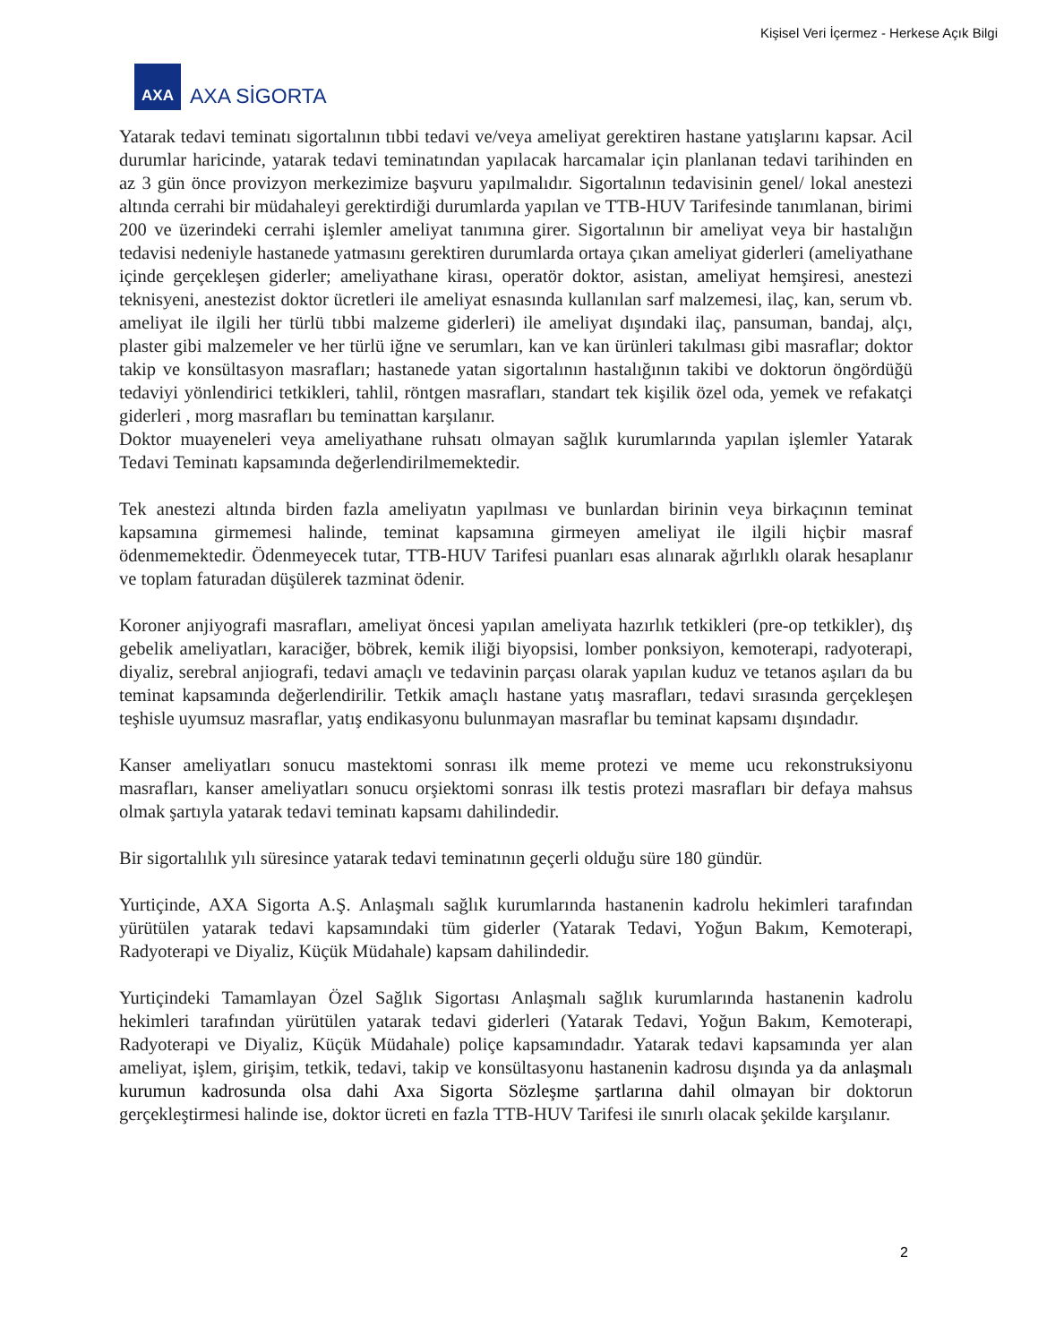Kişisel Veri İçermez - Herkese Açık Bilgi
AXA
AXA SİGORTA
Yatarak tedavi teminatı sigortalının tıbbi tedavi ve/veya ameliyat gerektiren hastane yatışlarını kapsar. Acil durumlar haricinde, yatarak tedavi teminatından yapılacak harcamalar için planlanan tedavi tarihinden en az 3 gün önce provizyon merkezimize başvuru yapılmalıdır. Sigortalının tedavisinin genel/ lokal anestezi altında cerrahi bir müdahaleyi gerektirdiği durumlarda yapılan ve TTB-HUV Tarifesinde tanımlanan, birimi 200 ve üzerindeki cerrahi işlemler ameliyat tanımına girer. Sigortalının bir ameliyat veya bir hastalığın tedavisi nedeniyle hastanede yatmasını gerektiren durumlarda ortaya çıkan ameliyat giderleri (ameliyathane içinde gerçekleşen giderler; ameliyathane kirası, operatör doktor, asistan, ameliyat hemşiresi, anestezi teknisyeni, anestezist doktor ücretleri ile ameliyat esnasında kullanılan sarf malzemesi, ilaç, kan, serum vb. ameliyat ile ilgili her türlü tıbbi malzeme giderleri) ile ameliyat dışındaki ilaç, pansuman, bandaj, alçı, plaster gibi malzemeler ve her türlü iğne ve serumları, kan ve kan ürünleri takılması gibi masraflar; doktor takip ve konsültasyon masrafları; hastanede yatan sigortalının hastalığının takibi ve doktorun öngördüğü tedaviyi yönlendirici tetkikleri, tahlil, röntgen masrafları, standart tek kişilik özel oda, yemek ve refakatçi giderleri , morg masrafları bu teminattan karşılanır.
Doktor muayeneleri veya ameliyathane ruhsatı olmayan sağlık kurumlarında yapılan işlemler Yatarak Tedavi Teminatı kapsamında değerlendirilmemektedir.
Tek anestezi altında birden fazla ameliyatın yapılması ve bunlardan birinin veya birkaçının teminat kapsamına girmemesi halinde, teminat kapsamına girmeyen ameliyat ile ilgili hiçbir masraf ödenmemektedir. Ödenmeyecek tutar, TTB-HUV Tarifesi puanları esas alınarak ağırlıklı olarak hesaplanır ve toplam faturadan düşülerek tazminat ödenir.
Koroner anjiyografi masrafları, ameliyat öncesi yapılan ameliyata hazırlık tetkikleri (pre-op tetkikler), dış gebelik ameliyatları, karaciğer, böbrek, kemik iliği biyopsisi, lomber ponksiyon, kemoterapi, radyoterapi, diyaliz, serebral anjiografi, tedavi amaçlı ve tedavinin parçası olarak yapılan kuduz ve tetanos aşıları da bu teminat kapsamında değerlendirilir. Tetkik amaçlı hastane yatış masrafları, tedavi sırasında gerçekleşen teşhisle uyumsuz masraflar, yatış endikasyonu bulunmayan masraflar bu teminat kapsamı dışındadır.
Kanser ameliyatları sonucu mastektomi sonrası ilk meme protezi ve meme ucu rekonstruksiyonu masrafları, kanser ameliyatları sonucu orşiektomi sonrası ilk testis protezi masrafları bir defaya mahsus olmak şartıyla yatarak tedavi teminatı kapsamı dahilindedir.
Bir sigortalılık yılı süresince yatarak tedavi teminatının geçerli olduğu süre 180 gündür.
Yurtiçinde, AXA Sigorta A.Ş. Anlaşmalı sağlık kurumlarında hastanenin kadrolu hekimleri tarafından yürütülen yatarak tedavi kapsamındaki tüm giderler (Yatarak Tedavi, Yoğun Bakım, Kemoterapi, Radyoterapi ve Diyaliz, Küçük Müdahale) kapsam dahilindedir.
Yurtiçindeki Tamamlayan Özel Sağlık Sigortası Anlaşmalı sağlık kurumlarında hastanenin kadrolu hekimleri tarafından yürütülen yatarak tedavi giderleri (Yatarak Tedavi, Yoğun Bakım, Kemoterapi, Radyoterapi ve Diyaliz, Küçük Müdahale) poliçe kapsamındadır. Yatarak tedavi kapsamında yer alan ameliyat, işlem, girişim, tetkik, tedavi, takip ve konsültasyonu hastanenin kadrosu dışında ya da anlaşmalı kurumun kadrosunda olsa dahi Axa Sigorta Sözleşme şartlarına dahil olmayan bir doktorun gerçekleştirmesi halinde ise, doktor ücreti en fazla TTB-HUV Tarifesi ile sınırlı olacak şekilde karşılanır.
2